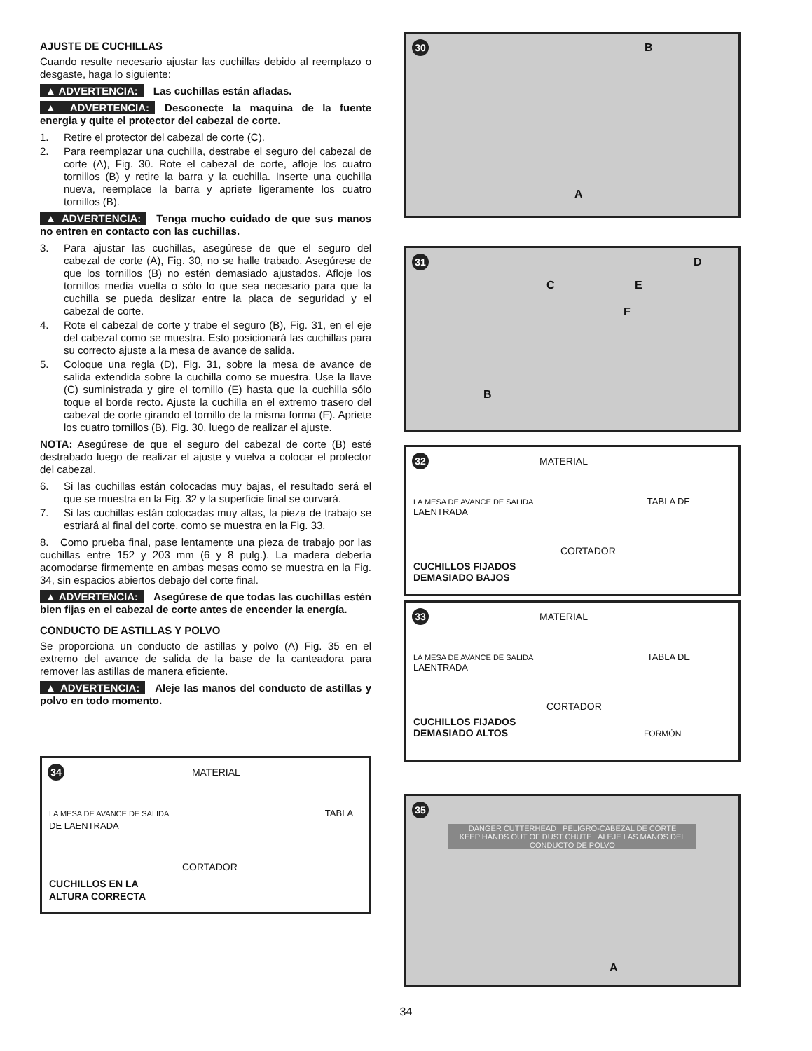AJUSTE DE CUCHILLAS
Cuando resulte necesario ajustar las cuchillas debido al reemplazo o desgaste, haga lo siguiente:
▲ ADVERTENCIA: Las cuchillas están afladas.
▲ ADVERTENCIA: Desconecte la maquina de la fuente energia y quite el protector del cabezal de corte.
1. Retire el protector del cabezal de corte (C).
2. Para reemplazar una cuchilla, destrabe el seguro del cabezal de corte (A), Fig. 30. Rote el cabezal de corte, afloje los cuatro tornillos (B) y retire la barra y la cuchilla. Inserte una cuchilla nueva, reemplace la barra y apriete ligeramente los cuatro tornillos (B).
▲ ADVERTENCIA: Tenga mucho cuidado de que sus manos no entren en contacto con las cuchillas.
3. Para ajustar las cuchillas, asegúrese de que el seguro del cabezal de corte (A), Fig. 30, no se halle trabado. Asegúrese de que los tornillos (B) no estén demasiado ajustados. Afloje los tornillos media vuelta o sólo lo que sea necesario para que la cuchilla se pueda deslizar entre la placa de seguridad y el cabezal de corte.
4. Rote el cabezal de corte y trabe el seguro (B), Fig. 31, en el eje del cabezal como se muestra. Esto posicionará las cuchillas para su correcto ajuste a la mesa de avance de salida.
5. Coloque una regla (D), Fig. 31, sobre la mesa de avance de salida extendida sobre la cuchilla como se muestra. Use la llave (C) suministrada y gire el tornillo (E) hasta que la cuchilla sólo toque el borde recto. Ajuste la cuchilla en el extremo trasero del cabezal de corte girando el tornillo de la misma forma (F). Apriete los cuatro tornillos (B), Fig. 30, luego de realizar el ajuste.
NOTA: Asegúrese de que el seguro del cabezal de corte (B) esté destrabado luego de realizar el ajuste y vuelva a colocar el protector del cabezal.
6. Si las cuchillas están colocadas muy bajas, el resultado será el que se muestra en la Fig. 32 y la superficie final se curvará.
7. Si las cuchillas están colocadas muy altas, la pieza de trabajo se estriará al final del corte, como se muestra en la Fig. 33.
8. Como prueba final, pase lentamente una pieza de trabajo por las cuchillas entre 152 y 203 mm (6 y 8 pulg.). La madera debería acomodarse firmemente en ambas mesas como se muestra en la Fig. 34, sin espacios abiertos debajo del corte final.
▲ ADVERTENCIA: Asegúrese de que todas las cuchillas estén bien fijas en el cabezal de corte antes de encender la energía.
CONDUCTO DE ASTILLAS Y POLVO
Se proporciona un conducto de astillas y polvo (A) Fig. 35 en el extremo del avance de salida de la base de la canteadora para remover las astillas de manera eficiente.
▲ ADVERTENCIA: Aleje las manos del conducto de astillas y polvo en todo momento.
34 MATERIAL
LA MESA DE AVANCE DE SALIDA TABLA DE LAENTRADA
CORTADOR
CUCHILLOS EN LA
ALTURA CORRECTA
30 B
A
31 D
C E
F
B
32 MATERIAL
LA MESA DE AVANCE DE SALIDA TABLA DE LAENTRADA
CORTADOR
CUCHILLOS FIJADOS
DEMASIADO BAJOS
33 MATERIAL
LA MESA DE AVANCE DE SALIDA TABLA DE LAENTRADA
CORTADOR
CUCHILLOS FIJADOS
DEMASIADO ALTOS FORMÓN
35
DANGER CUTTERHEAD PELIGRO-CABEZAL DE CORTE
KEEP HANDS OUT OF DUST CHUTE ALEJE LAS MANOS DEL CONDUCTO DE POLVO
A
34